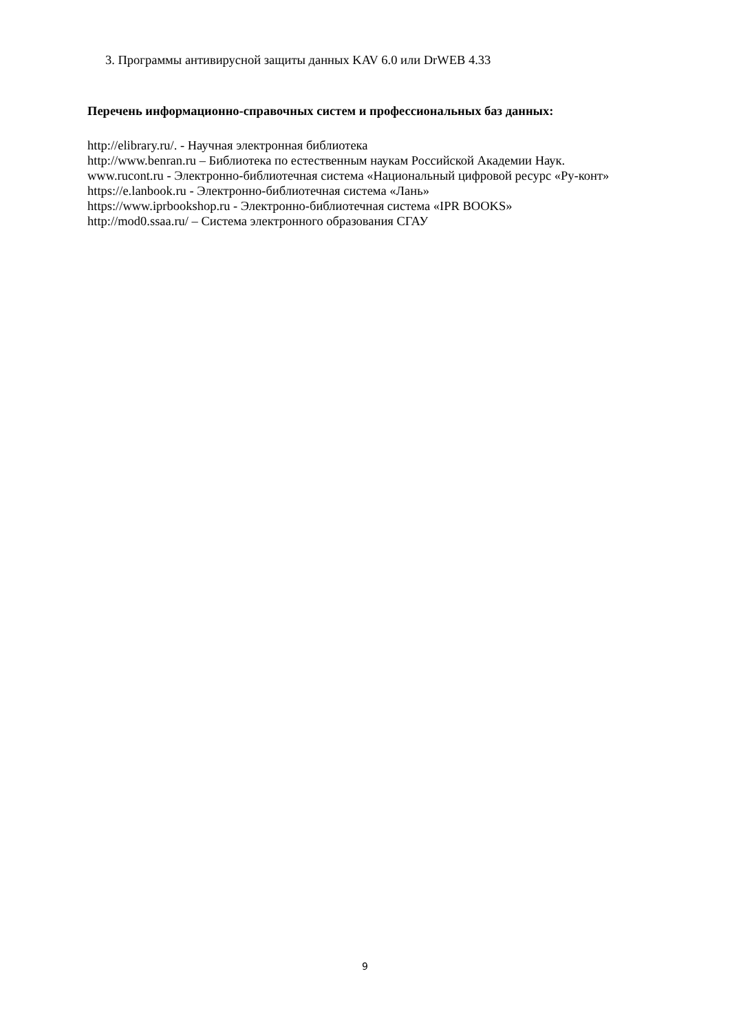3. Программы антивирусной защиты данных KAV 6.0 или DrWEB 4.33
Перечень информационно-справочных систем и профессиональных баз данных:
http://elibrary.ru/. - Научная электронная библиотека
http://www.benran.ru – Библиотека по естественным наукам Российской Академии Наук.
www.rucont.ru - Электронно-библиотечная система «Национальный цифровой ресурс «Ру-конт»
https://e.lanbook.ru - Электронно-библиотечная система «Лань»
https://www.iprbookshop.ru - Электронно-библиотечная система «IPR BOOKS»
http://mod0.ssaa.ru/ – Система электронного образования СГАУ
9